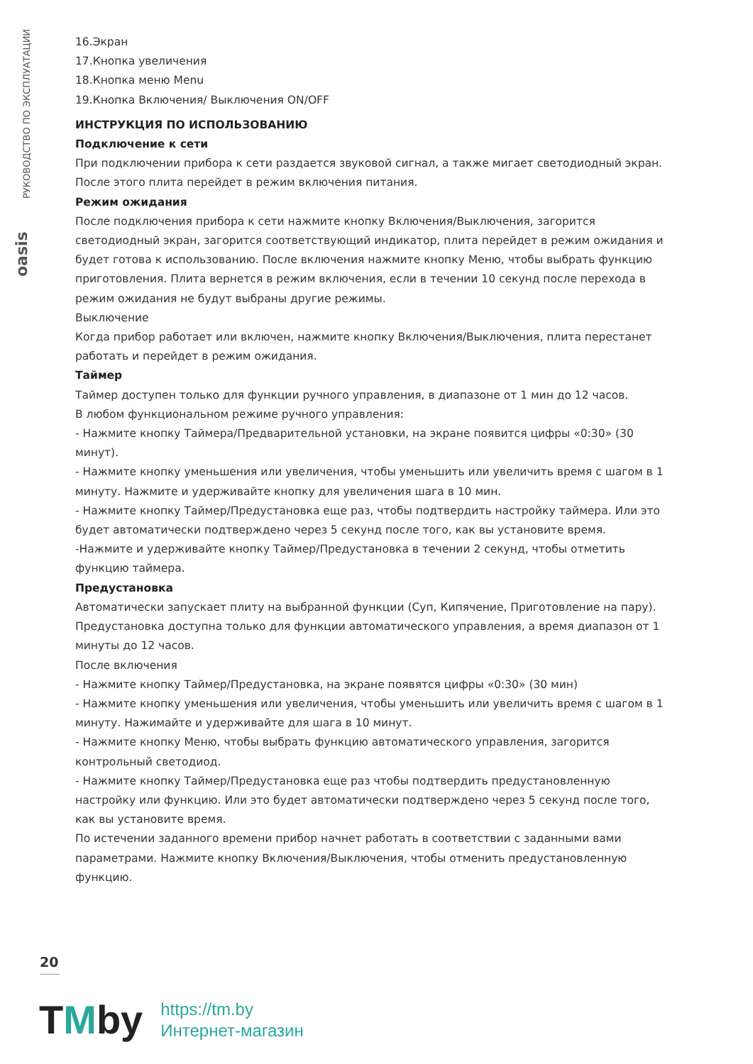РУКОВОДСТВО ПО ЭКСПЛУАТАЦИИ
oasis
16.Экран
17.Кнопка увеличения
18.Кнопка меню Menu
19.Кнопка Включения/ Выключения ON/OFF
ИНСТРУКЦИЯ ПО ИСПОЛЬЗОВАНИЮ
Подключение к сети
При подключении прибора к сети раздается звуковой сигнал, а также мигает светодиодный экран. После этого плита перейдет в режим включения питания.
Режим ожидания
После подключения прибора к сети нажмите кнопку Включения/Выключения, загорится светодиодный экран, загорится соответствующий индикатор, плита перейдет в режим ожидания и будет готова к использованию. После включения нажмите кнопку Меню, чтобы выбрать функцию приготовления. Плита вернется в режим включения, если в течении 10 секунд после перехода в режим ожидания не будут выбраны другие режимы.
Выключение
Когда прибор работает или включен, нажмите кнопку Включения/Выключения, плита перестанет работать и перейдет в режим ожидания.
Таймер
Таймер доступен только для функции ручного управления, в диапазоне от 1 мин до 12 часов.
В любом функциональном режиме ручного управления:
- Нажмите кнопку Таймера/Предварительной установки, на экране появится цифры «0:30» (30 минут).
- Нажмите кнопку уменьшения или увеличения, чтобы уменьшить или увеличить время с шагом в 1 минуту. Нажмите и удерживайте кнопку для увеличения шага в 10 мин.
- Нажмите кнопку Таймер/Предустановка еще раз, чтобы подтвердить настройку таймера. Или это будет автоматически подтверждено через 5 секунд после того, как вы установите время.
-Нажмите и удерживайте кнопку Таймер/Предустановка в течении 2 секунд, чтобы отметить функцию таймера.
Предустановка
Автоматически запускает плиту на выбранной функции (Суп, Кипячение, Приготовление на пару). Предустановка доступна только для функции автоматического управления, а время диапазон от 1 минуты до 12 часов.
После включения
- Нажмите кнопку Таймер/Предустановка, на экране появятся цифры «0:30» (30 мин)
- Нажмите кнопку уменьшения или увеличения, чтобы уменьшить или увеличить время с шагом в 1 минуту. Нажимайте и удерживайте для шага в 10 минут.
- Нажмите кнопку Меню, чтобы выбрать функцию автоматического управления, загорится контрольный светодиод.
- Нажмите кнопку Таймер/Предустановка еще раз чтобы подтвердить предустановленную настройку или функцию. Или это будет автоматически подтверждено через 5 секунд после того, как вы установите время.
По истечении заданного времени прибор начнет работать в соответствии с заданными вами параметрами. Нажмите кнопку Включения/Выключения, чтобы отменить предустановленную функцию.
20
TMby
https://tm.by
Интернет-магазин